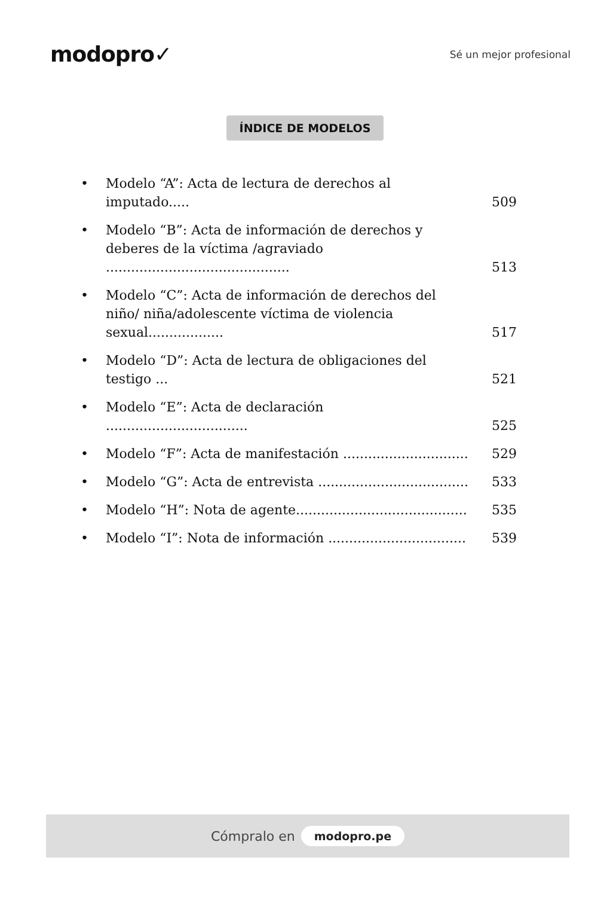modopro✓
Sé un mejor profesional
ÍNDICE DE MODELOS
• Modelo “A”: Acta de lectura de derechos al imputado..... 509
• Modelo “B”: Acta de información de derechos y deberes de la víctima /agraviado ............................................ 513
• Modelo “C”: Acta de información de derechos del niño/ niña/adolescente víctima de violencia sexual.................. 517
• Modelo “D”: Acta de lectura de obligaciones del testigo ... 521
• Modelo “E”: Acta de declaración .................................. 525
• Modelo “F”: Acta de manifestación .............................. 529
• Modelo “G”: Acta de entrevista .................................... 533
• Modelo “H”: Nota de agente......................................... 535
• Modelo “I”: Nota de información ................................. 539
Cómpralo en modopro.pe